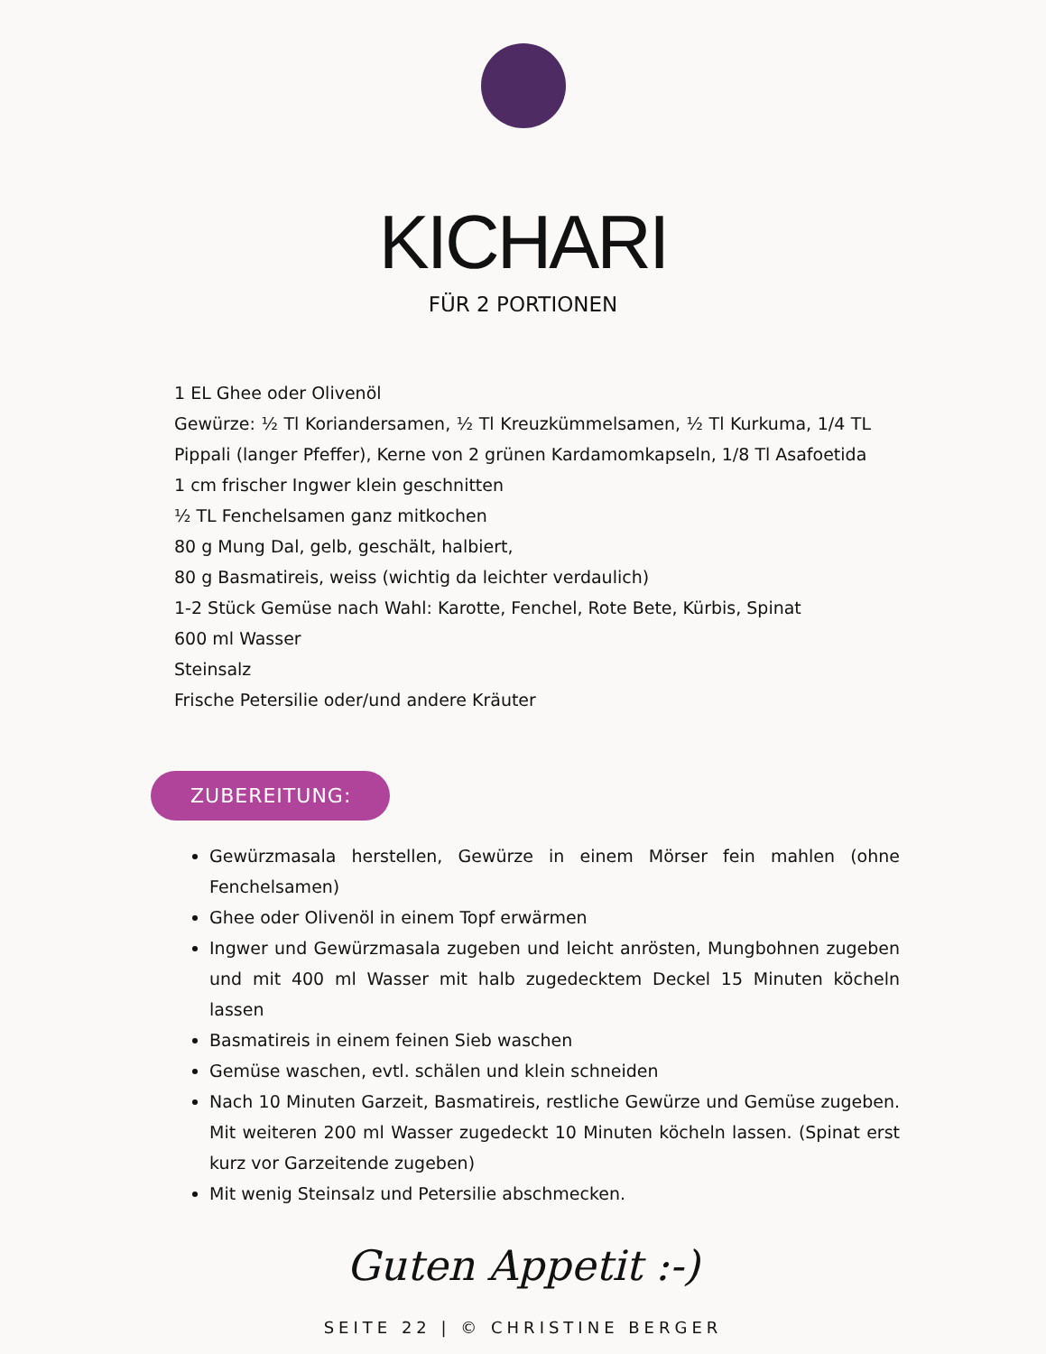KICHARI
FÜR 2 PORTIONEN
1 EL Ghee oder Olivenöl
Gewürze: ½ Tl Koriandersamen, ½ Tl Kreuzkümmelsamen, ½ Tl Kurkuma, 1/4 TL Pippali (langer Pfeffer), Kerne von 2 grünen Kardamomkapseln, 1/8 Tl Asafoetida
1 cm frischer Ingwer klein geschnitten
½ TL Fenchelsamen ganz mitkochen
80 g Mung Dal, gelb, geschält, halbiert,
80 g Basmatireis, weiss (wichtig da leichter verdaulich)
1-2 Stück Gemüse nach Wahl: Karotte, Fenchel, Rote Bete, Kürbis, Spinat
600 ml Wasser
Steinsalz
Frische Petersilie oder/und andere Kräuter
ZUBEREITUNG:
Gewürzmasala herstellen, Gewürze in einem Mörser fein mahlen (ohne Fenchelsamen)
Ghee oder Olivenöl in einem Topf erwärmen
Ingwer und Gewürzmasala zugeben und leicht anrösten, Mungbohnen zugeben und mit 400 ml Wasser mit halb zugedecktem Deckel 15 Minuten köcheln lassen
Basmatireis in einem feinen Sieb waschen
Gemüse waschen, evtl. schälen und klein schneiden
Nach 10 Minuten Garzeit, Basmatireis, restliche Gewürze und Gemüse zugeben. Mit weiteren 200 ml Wasser zugedeckt 10 Minuten köcheln lassen. (Spinat erst kurz vor Garzeitende zugeben)
Mit wenig Steinsalz und Petersilie abschmecken.
Guten Appetit :-)
SEITE 22 | © CHRISTINE BERGER